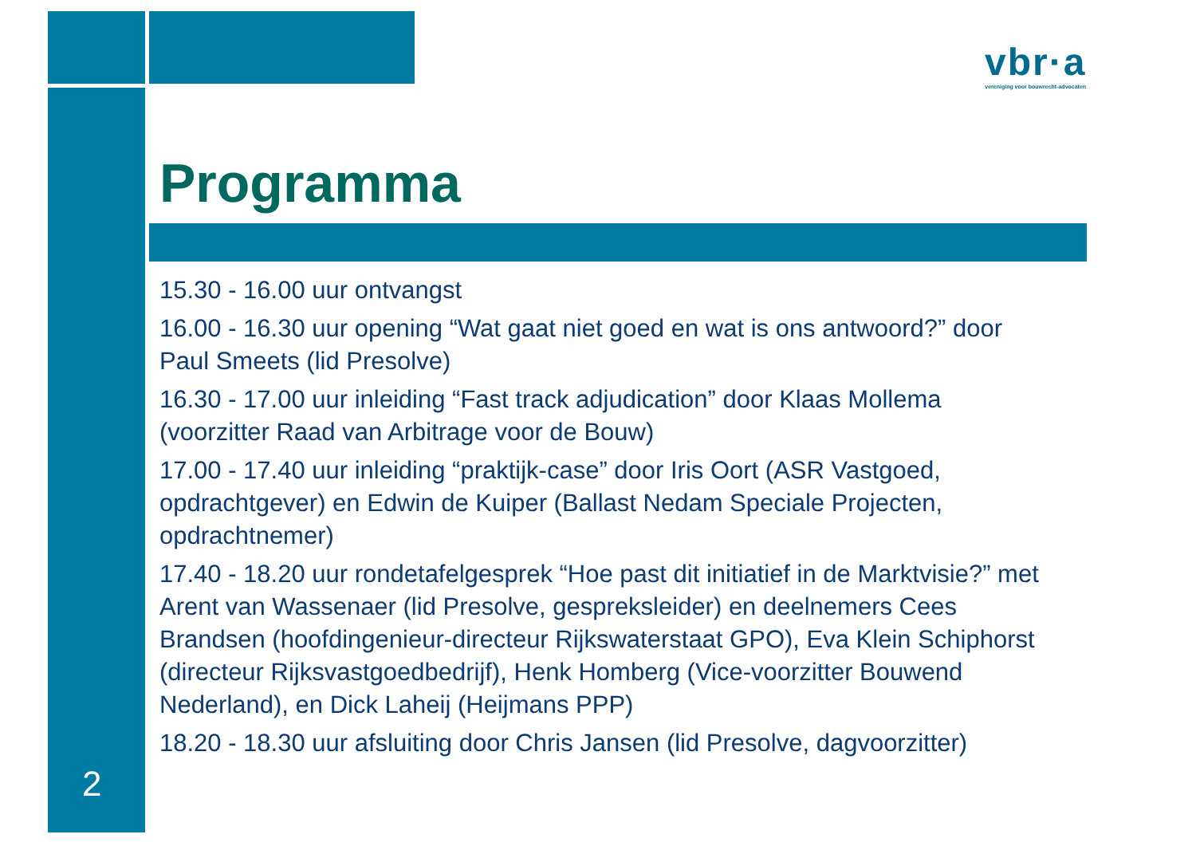vbr·a
vereniging voor bouwrecht-advocaten
Programma
15.30 - 16.00 uur ontvangst
16.00 - 16.30 uur opening “Wat gaat niet goed en wat is ons antwoord?” door Paul Smeets (lid Presolve)
16.30 - 17.00 uur inleiding “Fast track adjudication” door Klaas Mollema (voorzitter Raad van Arbitrage voor de Bouw)
17.00 - 17.40 uur inleiding “praktijk-case” door Iris Oort (ASR Vastgoed, opdrachtgever) en Edwin de Kuiper (Ballast Nedam Speciale Projecten, opdrachtnemer)
17.40 - 18.20 uur rondetafelgesprek “Hoe past dit initiatief in de Marktvisie?” met Arent van Wassenaer (lid Presolve, gespreksleider) en deelnemers Cees Brandsen (hoofdingenieur-directeur Rijkswaterstaat GPO), Eva Klein Schiphorst (directeur Rijksvastgoedbedrijf), Henk Homberg (Vice-voorzitter Bouwend Nederland), en Dick Laheij (Heijmans PPP)
18.20 - 18.30 uur afsluiting door Chris Jansen (lid Presolve, dagvoorzitter)
2